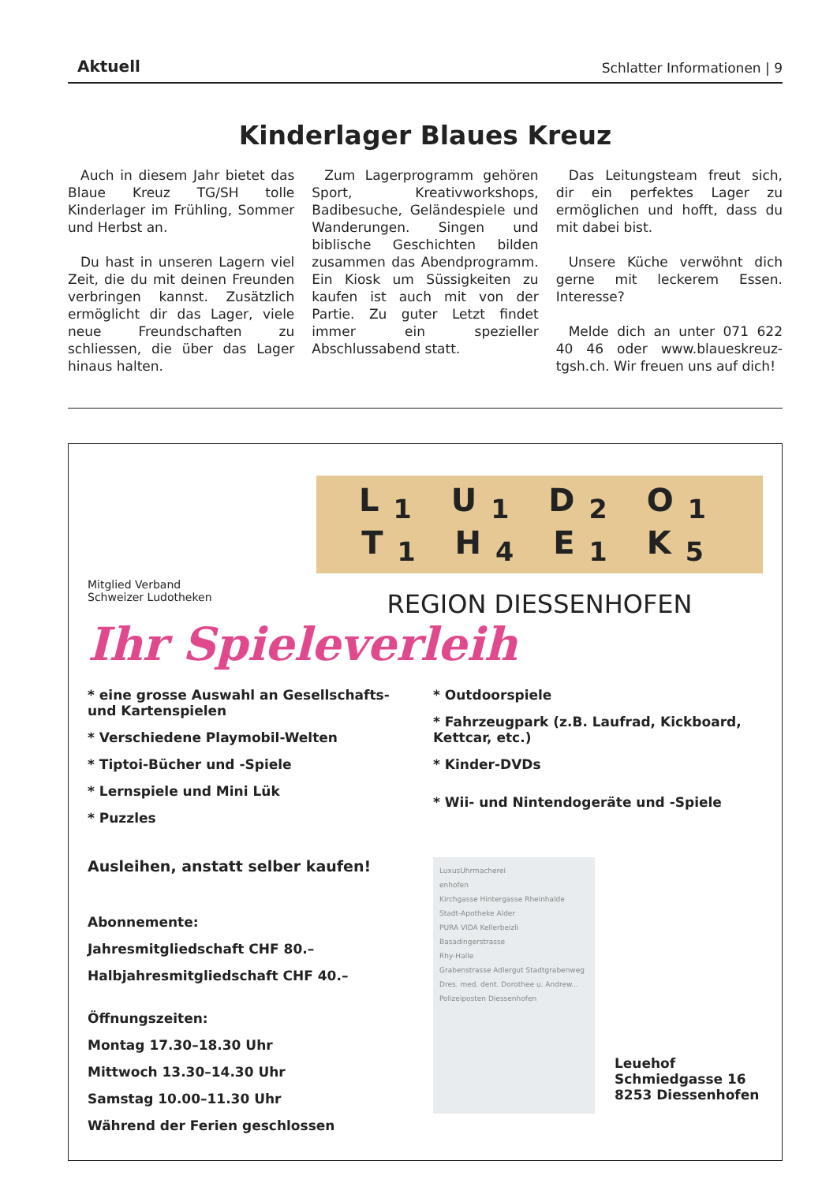Aktuell Schlatter Informationen | 9
Kinderlager Blaues Kreuz
Auch in diesem Jahr bietet das Blaue Kreuz TG/SH tolle Kinderlager im Frühling, Sommer und Herbst an.
Du hast in unseren Lagern viel Zeit, die du mit deinen Freunden verbringen kannst. Zusätzlich ermöglicht dir das Lager, viele neue Freundschaften zu schliessen, die über das Lager hinaus halten.
Zum Lagerprogramm gehören Sport, Kreativworkshops, Badibesuche, Geländespiele und Wanderungen. Singen und biblische Geschichten bilden zusammen das Abendprogramm. Ein Kiosk um Süssigkeiten zu kaufen ist auch mit von der Partie. Zu guter Letzt findet immer ein spezieller Abschlussabend statt.
Das Leitungsteam freut sich, dir ein perfektes Lager zu ermöglichen und hofft, dass du mit dabei bist.
Unsere Küche verwöhnt dich gerne mit leckerem Essen. Interesse?
Melde dich an unter 071 622 40 46 oder www.blaueskreuz-tgsh.ch. Wir freuen uns auf dich!
Mitglied Verband
Schweizer Ludotheken
L<sub>1</sub> U<sub>1</sub> D<sub>2</sub> O<sub>1</sub> T<sub>1</sub> H<sub>4</sub> E<sub>1</sub> K<sub>5</sub>
REGION DIESSENHOFEN
Ihr Spieleverleih
* eine grosse Auswahl an Gesellschafts- und Kartenspielen
* Verschiedene Playmobil-Welten
* Tiptoi-Bücher und -Spiele
* Lernspiele und Mini Lük
* Puzzles
Ausleihen, anstatt selber kaufen!
Abonnemente:
Jahresmitgliedschaft CHF 80.–
Halbjahresmitgliedschaft CHF 40.–
Öffnungszeiten:
Montag 17.30–18.30 Uhr
Mittwoch 13.30–14.30 Uhr
Samstag 10.00–11.30 Uhr
Während der Ferien geschlossen
* Outdoorspiele
* Fahrzeugpark (z.B. Laufrad, Kickboard, Kettcar, etc.)
* Kinder-DVDs
* Wii- und Nintendogeräte und -Spiele
LuxusUhrmacherei
enhofen
Kirchgasse Hintergasse Rheinhalde
Stadt-Apotheke Alder
PURA VIDA Kellerbeizli
Basadingerstrasse
Rhy-Halle
Grabenstrasse Adlergut Stadtgrabenweg
Dres. med. dent. Dorothee u. Andrew...
Polizeiposten Diessenhofen
Leuehof
Schmiedgasse 16
8253 Diessenhofen